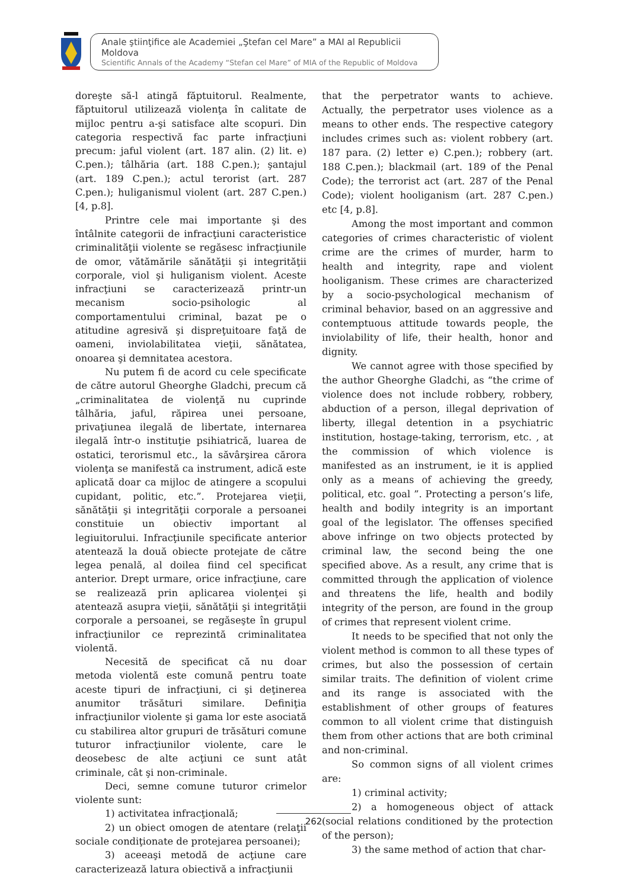Anale ştiinţifice ale Academiei „Ştefan cel Mare” a MAI al Republicii Moldova
Scientific Annals of the Academy “Stefan cel Mare” of MIA of the Republic of Moldova
doreşte să-l atingă făptuitorul. Realmente, făptuitorul utilizează violenţa în calitate de mijloc pentru a-şi satisface alte scopuri. Din categoria respectivă fac parte infracţiuni precum: jaful violent (art. 187 alin. (2) lit. e) C.pen.); tâlhăria (art. 188 C.pen.); şantajul (art. 189 C.pen.); actul terorist (art. 287 C.pen.); huliganismul violent (art. 287 C.pen.) [4, p.8].
Printre cele mai importante şi des întâlnite categorii de infracţiuni caracteristice criminalităţii violente se regăsesc infracţiunile de omor, vătămările sănătăţii şi integrităţii corporale, viol şi huliganism violent. Aceste infracţiuni se caracterizează printr-un mecanism socio-psihologic al comportamentului criminal, bazat pe o atitudine agresivă şi dispreţuitoare faţă de oameni, inviolabilitatea vieţii, sănătatea, onoarea şi demnitatea acestora.
Nu putem fi de acord cu cele specificate de către autorul Gheorghe Gladchi, precum că „criminalitatea de violenţă nu cuprinde tâlhăria, jaful, răpirea unei persoane, privaţiunea ilegală de libertate, internarea ilegală într-o instituţie psihiatrică, luarea de ostatici, terorismul etc., la săvârşirea cărora violenţa se manifestă ca instrument, adică este aplicată doar ca mijloc de atingere a scopului cupidant, politic, etc.”. Protejarea vieţii, sănătăţii şi integrităţii corporale a persoanei constituie un obiectiv important al legiuitorului. Infracţiunile specificate anterior atentează la două obiecte protejate de către legea penală, al doilea fiind cel specificat anterior. Drept urmare, orice infracţiune, care se realizează prin aplicarea violenţei şi atentează asupra vieţii, sănătăţii şi integrităţii corporale a persoanei, se regăseşte în grupul infracţiunilor ce reprezintă criminalitatea violentă.
Necesită de specificat că nu doar metoda violentă este comună pentru toate aceste tipuri de infracţiuni, ci şi deţinerea anumitor trăsături similare. Definiţia infracţiunilor violente şi gama lor este asociată cu stabilirea altor grupuri de trăsături comune tuturor infracţiunilor violente, care le deosebesc de alte acţiuni ce sunt atât criminale, cât şi non-criminale.
Deci, semne comune tuturor crimelor violente sunt:
1) activitatea infracţională;
2) un obiect omogen de atentare (relaţii sociale condiţionate de protejarea persoanei);
3) aceeaşi metodă de acţiune care caracterizează latura obiectivă a infracţiunii
that the perpetrator wants to achieve. Actually, the perpetrator uses violence as a means to other ends. The respective category includes crimes such as: violent robbery (art. 187 para. (2) letter e) C.pen.); robbery (art. 188 C.pen.); blackmail (art. 189 of the Penal Code); the terrorist act (art. 287 of the Penal Code); violent hooliganism (art. 287 C.pen.) etc [4, p.8].
Among the most important and common categories of crimes characteristic of violent crime are the crimes of murder, harm to health and integrity, rape and violent hooliganism. These crimes are characterized by a socio-psychological mechanism of criminal behavior, based on an aggressive and contemptuous attitude towards people, the inviolability of life, their health, honor and dignity.
We cannot agree with those specified by the author Gheorghe Gladchi, as “the crime of violence does not include robbery, robbery, abduction of a person, illegal deprivation of liberty, illegal detention in a psychiatric institution, hostage-taking, terrorism, etc. , at the commission of which violence is manifested as an instrument, ie it is applied only as a means of achieving the greedy, political, etc. goal ”. Protecting a person’s life, health and bodily integrity is an important goal of the legislator. The offenses specified above infringe on two objects protected by criminal law, the second being the one specified above. As a result, any crime that is committed through the application of violence and threatens the life, health and bodily integrity of the person, are found in the group of crimes that represent violent crime.
It needs to be specified that not only the violent method is common to all these types of crimes, but also the possession of certain similar traits. The definition of violent crime and its range is associated with the establishment of other groups of features common to all violent crime that distinguish them from other actions that are both criminal and non-criminal.
So common signs of all violent crimes are:
1) criminal activity;
2) a homogeneous object of attack (social relations conditioned by the protection of the person);
3) the same method of action that char-
262